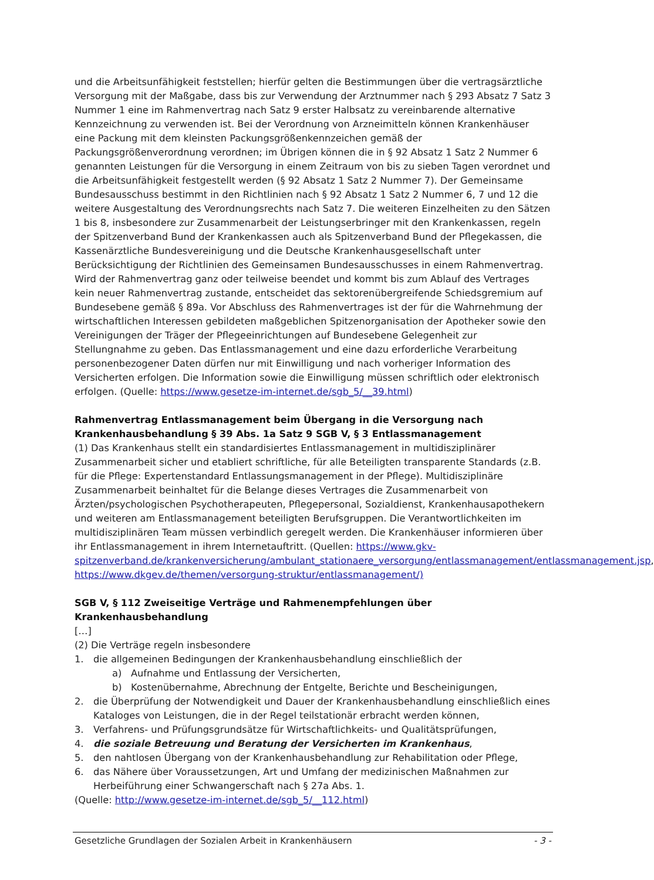und die Arbeitsunfähigkeit feststellen; hierfür gelten die Bestimmungen über die vertragsärztliche Versorgung mit der Maßgabe, dass bis zur Verwendung der Arztnummer nach § 293 Absatz 7 Satz 3 Nummer 1 eine im Rahmenvertrag nach Satz 9 erster Halbsatz zu vereinbarende alternative Kennzeichnung zu verwenden ist. Bei der Verordnung von Arzneimitteln können Krankenhäuser eine Packung mit dem kleinsten Packungsgrößenkennzeichen gemäß der Packungsgrößenverordnung verordnen; im Übrigen können die in § 92 Absatz 1 Satz 2 Nummer 6 genannten Leistungen für die Versorgung in einem Zeitraum von bis zu sieben Tagen verordnet und die Arbeitsunfähigkeit festgestellt werden (§ 92 Absatz 1 Satz 2 Nummer 7). Der Gemeinsame Bundesausschuss bestimmt in den Richtlinien nach § 92 Absatz 1 Satz 2 Nummer 6, 7 und 12 die weitere Ausgestaltung des Verordnungsrechts nach Satz 7. Die weiteren Einzelheiten zu den Sätzen 1 bis 8, insbesondere zur Zusammenarbeit der Leistungserbringer mit den Krankenkassen, regeln der Spitzenverband Bund der Krankenkassen auch als Spitzenverband Bund der Pflegekassen, die Kassenärztliche Bundesvereinigung und die Deutsche Krankenhausgesellschaft unter Berücksichtigung der Richtlinien des Gemeinsamen Bundesausschusses in einem Rahmenvertrag. Wird der Rahmenvertrag ganz oder teilweise beendet und kommt bis zum Ablauf des Vertrages kein neuer Rahmenvertrag zustande, entscheidet das sektorenübergreifende Schiedsgremium auf Bundesebene gemäß § 89a. Vor Abschluss des Rahmenvertrages ist der für die Wahrnehmung der wirtschaftlichen Interessen gebildeten maßgeblichen Spitzenorganisation der Apotheker sowie den Vereinigungen der Träger der Pflegeeinrichtungen auf Bundesebene Gelegenheit zur Stellungnahme zu geben. Das Entlassmanagement und eine dazu erforderliche Verarbeitung personenbezogener Daten dürfen nur mit Einwilligung und nach vorheriger Information des Versicherten erfolgen. Die Information sowie die Einwilligung müssen schriftlich oder elektronisch erfolgen. (Quelle: https://www.gesetze-im-internet.de/sgb_5/__39.html)
Rahmenvertrag Entlassmanagement beim Übergang in die Versorgung nach Krankenhausbehandlung § 39 Abs. 1a Satz 9 SGB V, § 3 Entlassmanagement
(1) Das Krankenhaus stellt ein standardisiertes Entlassmanagement in multidisziplinärer Zusammenarbeit sicher und etabliert schriftliche, für alle Beteiligten transparente Standards (z.B. für die Pflege: Expertenstandard Entlassungsmanagement in der Pflege). Multidisziplinäre Zusammenarbeit beinhaltet für die Belange dieses Vertrages die Zusammenarbeit von Ärzten/psychologischen Psychotherapeuten, Pflegepersonal, Sozialdienst, Krankenhausapothekern und weiteren am Entlassmanagement beteiligten Berufsgruppen. Die Verantwortlichkeiten im multidisziplinären Team müssen verbindlich geregelt werden. Die Krankenhäuser informieren über ihr Entlassmanagement in ihrem Internetauftritt. (Quellen: https://www.gkv-spitzenverband.de/krankenversicherung/ambulant_stationaere_versorgung/entlassmanagement/entlassmanagement.jsp,
https://www.dkgev.de/themen/versorgung-struktur/entlassmanagement/)
SGB V, § 112 Zweiseitige Verträge und Rahmenempfehlungen über Krankenhausbehandlung
[…]
(2) Die Verträge regeln insbesondere
1. die allgemeinen Bedingungen der Krankenhausbehandlung einschließlich der
a) Aufnahme und Entlassung der Versicherten,
b) Kostenübernahme, Abrechnung der Entgelte, Berichte und Bescheinigungen,
2. die Überprüfung der Notwendigkeit und Dauer der Krankenhausbehandlung einschließlich eines Kataloges von Leistungen, die in der Regel teilstationär erbracht werden können,
3. Verfahrens- und Prüfungsgrundsätze für Wirtschaftlichkeits- und Qualitätsprüfungen,
4. die soziale Betreuung und Beratung der Versicherten im Krankenhaus,
5. den nahtlosen Übergang von der Krankenhausbehandlung zur Rehabilitation oder Pflege,
6. das Nähere über Voraussetzungen, Art und Umfang der medizinischen Maßnahmen zur Herbeiführung einer Schwangerschaft nach § 27a Abs. 1.
(Quelle: http://www.gesetze-im-internet.de/sgb_5/__112.html)
Gesetzliche Grundlagen der Sozialen Arbeit in Krankenhäusern - 3 -